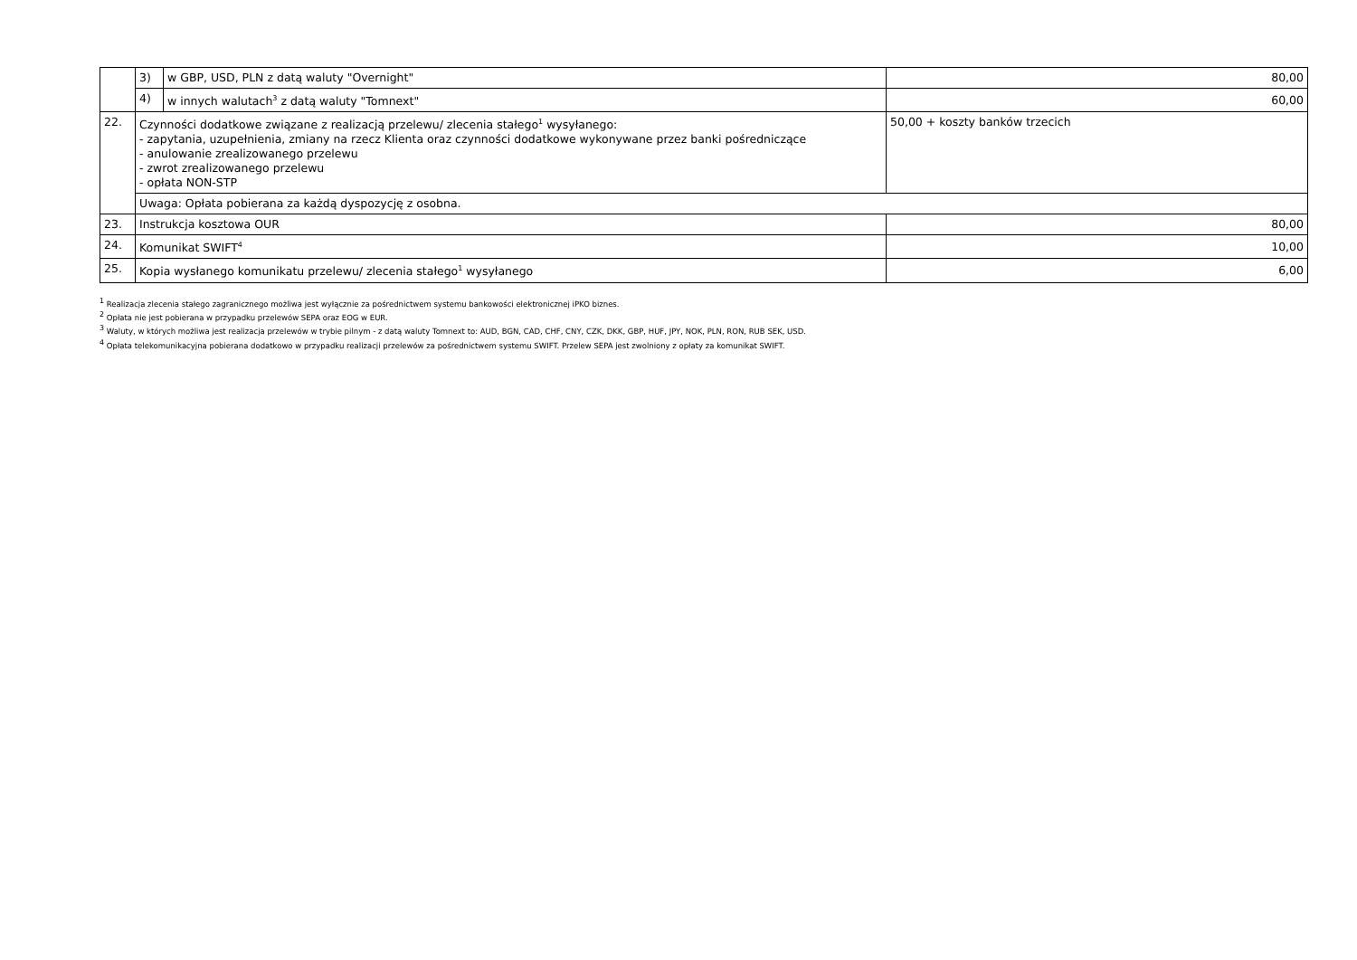| | 3) | w GBP, USD, PLN z datą waluty "Overnight" | 80,00 |
| | 4) | w innych walutach<sup>3</sup> z datą waluty "Tomnext" | 60,00 |
| 22. | Czynności dodatkowe związane z realizacją przelewu/ zlecenia stałego<sup>1</sup> wysyłanego: - zapytania, uzupełnienia, zmiany na rzecz Klienta oraz czynności dodatkowe wykonywane przez banki pośredniczące - anulowanie zrealizowanego przelewu - zwrot zrealizowanego przelewu - opłata NON-STP | | 50,00 + koszty banków trzecich |
| | Uwaga: Opłata pobierana za każdą dyspozycję z osobna. | | |
| 23. | Instrukcja kosztowa OUR | | 80,00 |
| 24. | Komunikat SWIFT<sup>4</sup> | | 10,00 |
| 25. | Kopia wysłanego komunikatu przelewu/ zlecenia stałego<sup>1</sup> wysyłanego | | 6,00 |
<sup>1</sup> Realizacja zlecenia stałego zagranicznego możliwa jest wyłącznie za pośrednictwem systemu bankowości elektronicznej iPKO biznes.
<sup>2</sup> Opłata nie jest pobierana w przypadku przelewów SEPA oraz EOG w EUR.
<sup>3</sup> Waluty, w których możliwa jest realizacja przelewów w trybie pilnym - z datą waluty Tomnext to: AUD, BGN, CAD, CHF, CNY, CZK, DKK, GBP, HUF, JPY, NOK, PLN, RON, RUB SEK, USD.
<sup>4</sup> Opłata telekomunikacyjna pobierana dodatkowo w przypadku realizacji przelewów za pośrednictwem systemu SWIFT. Przelew SEPA jest zwolniony z opłaty za komunikat SWIFT.